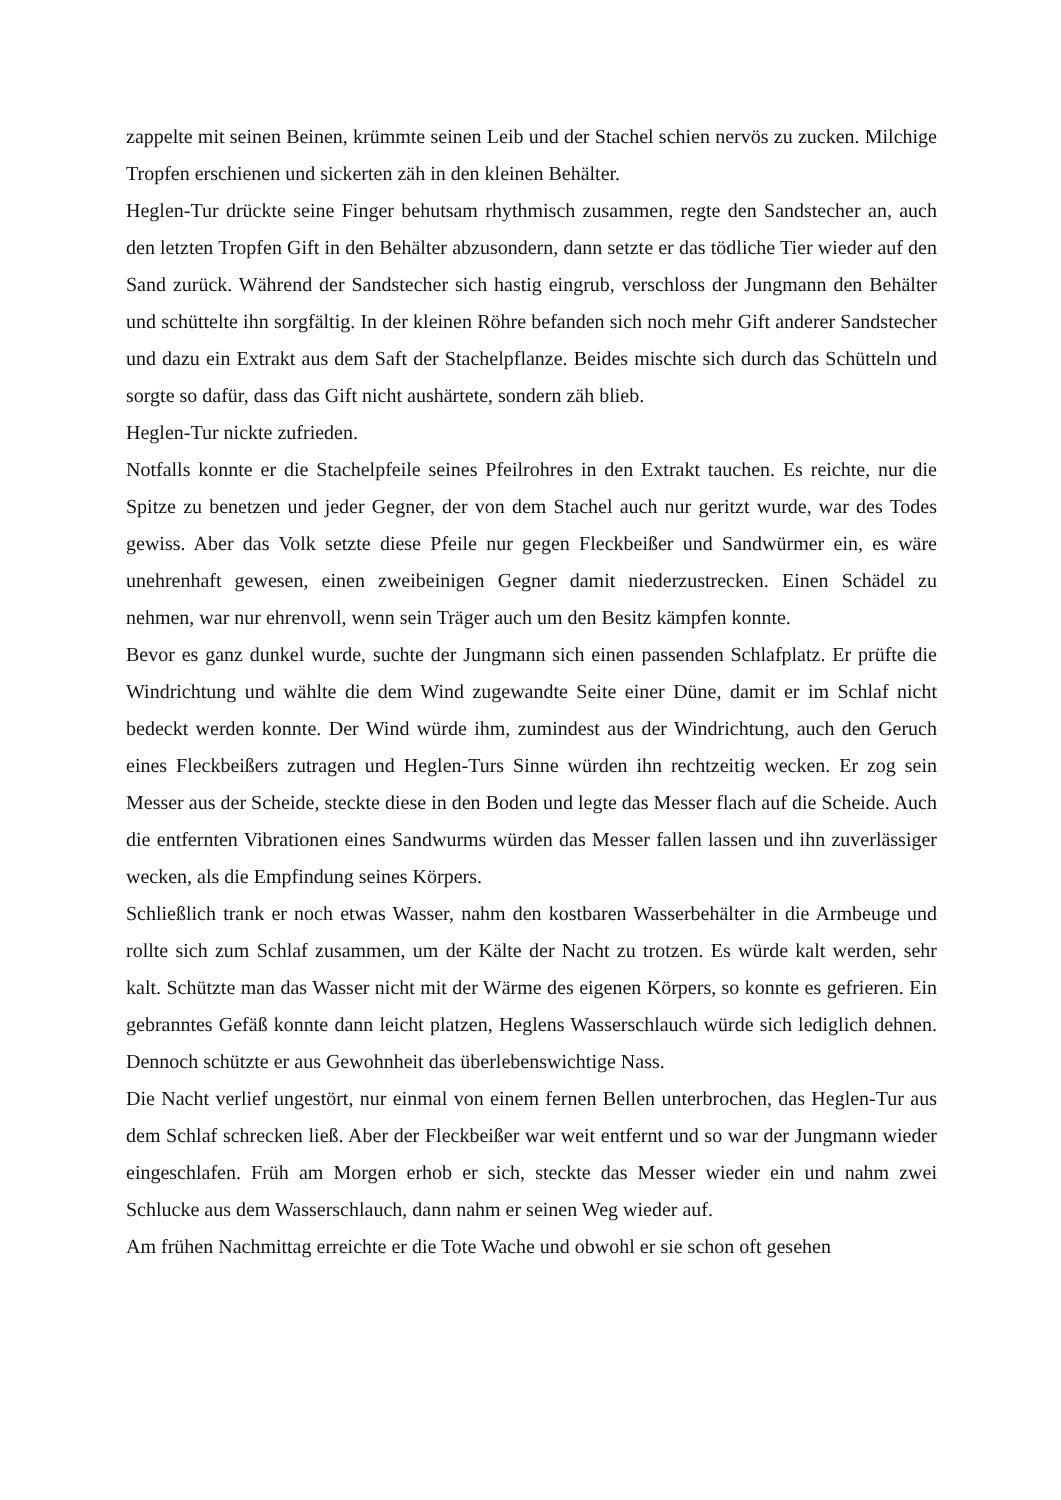zappelte mit seinen Beinen, krümmte seinen Leib und der Stachel schien nervös zu zucken. Milchige Tropfen erschienen und sickerten zäh in den kleinen Behälter.
Heglen-Tur drückte seine Finger behutsam rhythmisch zusammen, regte den Sandstecher an, auch den letzten Tropfen Gift in den Behälter abzusondern, dann setzte er das tödliche Tier wieder auf den Sand zurück. Während der Sandstecher sich hastig eingrub, verschloss der Jungmann den Behälter und schüttelte ihn sorgfältig. In der kleinen Röhre befanden sich noch mehr Gift anderer Sandstecher und dazu ein Extrakt aus dem Saft der Stachelpflanze. Beides mischte sich durch das Schütteln und sorgte so dafür, dass das Gift nicht aushärtete, sondern zäh blieb.
Heglen-Tur nickte zufrieden.
Notfalls konnte er die Stachelpfeile seines Pfeilrohres in den Extrakt tauchen. Es reichte, nur die Spitze zu benetzen und jeder Gegner, der von dem Stachel auch nur geritzt wurde, war des Todes gewiss. Aber das Volk setzte diese Pfeile nur gegen Fleckbeißer und Sandwürmer ein, es wäre unehrenhaft gewesen, einen zweibeinigen Gegner damit niederzustrecken. Einen Schädel zu nehmen, war nur ehrenvoll, wenn sein Träger auch um den Besitz kämpfen konnte.
Bevor es ganz dunkel wurde, suchte der Jungmann sich einen passenden Schlafplatz. Er prüfte die Windrichtung und wählte die dem Wind zugewandte Seite einer Düne, damit er im Schlaf nicht bedeckt werden konnte. Der Wind würde ihm, zumindest aus der Windrichtung, auch den Geruch eines Fleckbeißers zutragen und Heglen-Turs Sinne würden ihn rechtzeitig wecken. Er zog sein Messer aus der Scheide, steckte diese in den Boden und legte das Messer flach auf die Scheide. Auch die entfernten Vibrationen eines Sandwurms würden das Messer fallen lassen und ihn zuverlässiger wecken, als die Empfindung seines Körpers.
Schließlich trank er noch etwas Wasser, nahm den kostbaren Wasserbehälter in die Armbeuge und rollte sich zum Schlaf zusammen, um der Kälte der Nacht zu trotzen. Es würde kalt werden, sehr kalt. Schützte man das Wasser nicht mit der Wärme des eigenen Körpers, so konnte es gefrieren. Ein gebranntes Gefäß konnte dann leicht platzen, Heglens Wasserschlauch würde sich lediglich dehnen. Dennoch schützte er aus Gewohnheit das überlebenswichtige Nass.
Die Nacht verlief ungestört, nur einmal von einem fernen Bellen unterbrochen, das Heglen-Tur aus dem Schlaf schrecken ließ. Aber der Fleckbeißer war weit entfernt und so war der Jungmann wieder eingeschlafen. Früh am Morgen erhob er sich, steckte das Messer wieder ein und nahm zwei Schlucke aus dem Wasserschlauch, dann nahm er seinen Weg wieder auf.
Am frühen Nachmittag erreichte er die Tote Wache und obwohl er sie schon oft gesehen